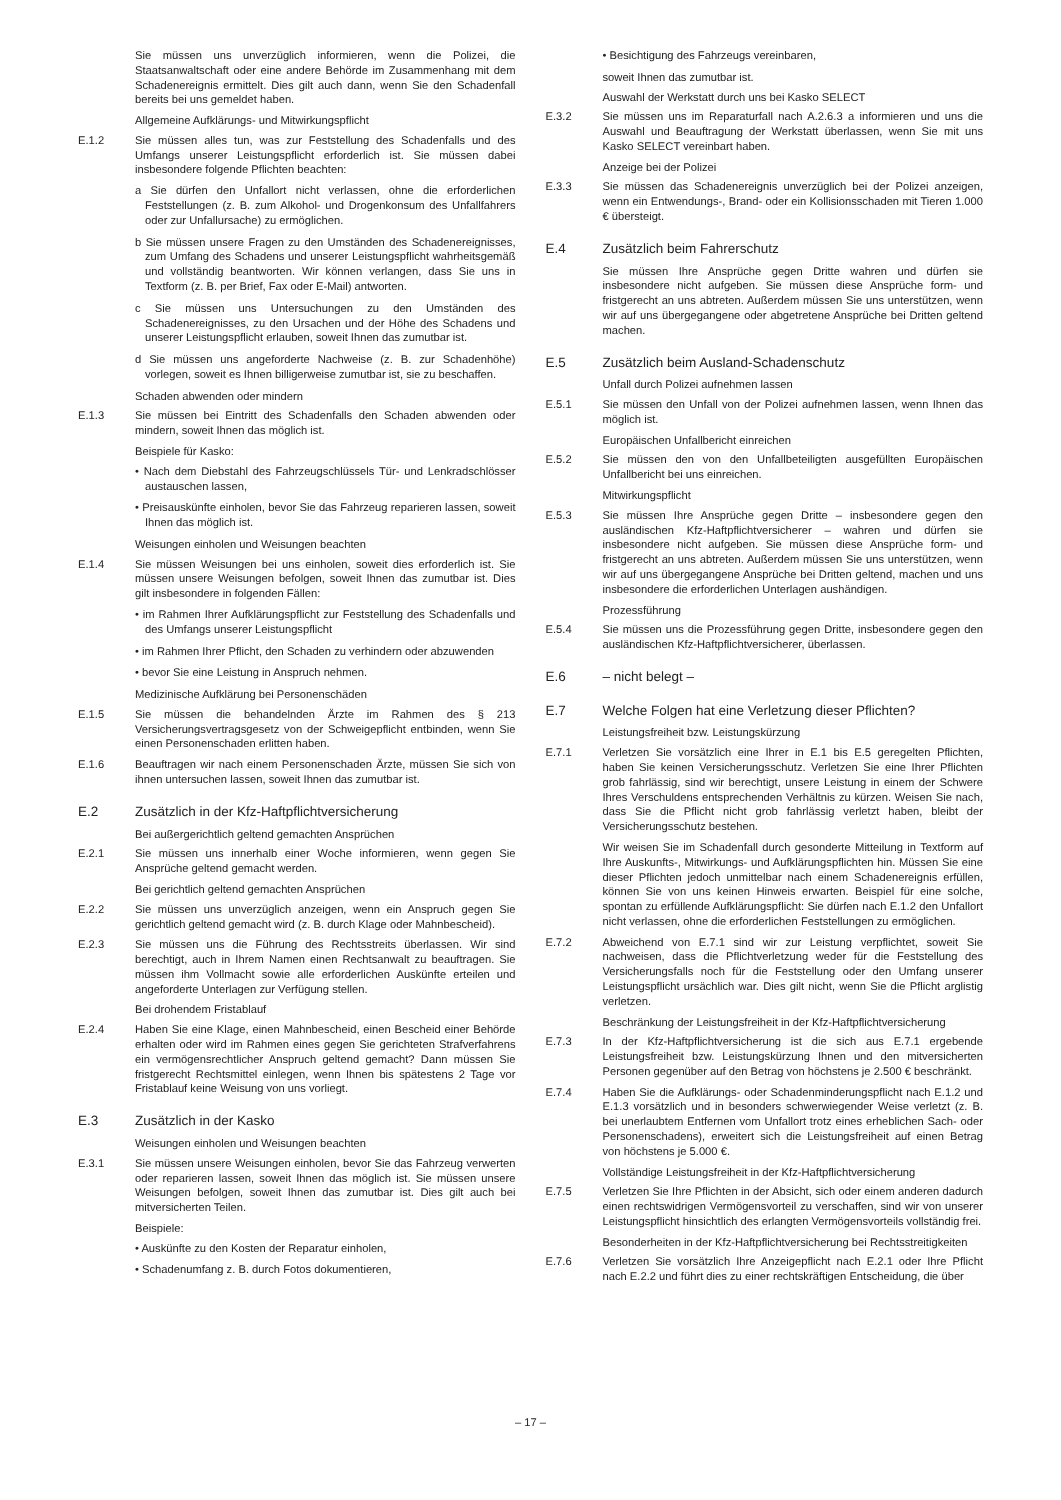Sie müssen uns unverzüglich informieren, wenn die Polizei, die Staatsanwaltschaft oder eine andere Behörde im Zusammenhang mit dem Schadenereignis ermittelt. Dies gilt auch dann, wenn Sie den Schadenfall bereits bei uns gemeldet haben.
Allgemeine Aufklärungs- und Mitwirkungspflicht
E.1.2 Sie müssen alles tun, was zur Feststellung des Schadenfalls und des Umfangs unserer Leistungspflicht erforderlich ist. Sie müssen dabei insbesondere folgende Pflichten beachten:
a Sie dürfen den Unfallort nicht verlassen, ohne die erforderlichen Feststellungen (z. B. zum Alkohol- und Drogenkonsum des Unfallfahrers oder zur Unfallursache) zu ermöglichen.
b Sie müssen unsere Fragen zu den Umständen des Schadenereignisses, zum Umfang des Schadens und unserer Leistungspflicht wahrheitsgemäß und vollständig beantworten. Wir können verlangen, dass Sie uns in Textform (z. B. per Brief, Fax oder E-Mail) antworten.
c Sie müssen uns Untersuchungen zu den Umständen des Schadenereignisses, zu den Ursachen und der Höhe des Schadens und unserer Leistungspflicht erlauben, soweit Ihnen das zumutbar ist.
d Sie müssen uns angeforderte Nachweise (z. B. zur Schadenhöhe) vorlegen, soweit es Ihnen billigerweise zumutbar ist, sie zu beschaffen.
Schaden abwenden oder mindern
E.1.3 Sie müssen bei Eintritt des Schadenfalls den Schaden abwenden oder mindern, soweit Ihnen das möglich ist.
Beispiele für Kasko:
• Nach dem Diebstahl des Fahrzeugschlüssels Tür- und Lenkradschlösser austauschen lassen,
• Preisauskünfte einholen, bevor Sie das Fahrzeug reparieren lassen, soweit Ihnen das möglich ist.
Weisungen einholen und Weisungen beachten
E.1.4 Sie müssen Weisungen bei uns einholen, soweit dies erforderlich ist. Sie müssen unsere Weisungen befolgen, soweit Ihnen das zumutbar ist. Dies gilt insbesondere in folgenden Fällen:
• im Rahmen Ihrer Aufklärungspflicht zur Feststellung des Schadenfalls und des Umfangs unserer Leistungspflicht
• im Rahmen Ihrer Pflicht, den Schaden zu verhindern oder abzuwenden
• bevor Sie eine Leistung in Anspruch nehmen.
Medizinische Aufklärung bei Personenschäden
E.1.5 Sie müssen die behandelnden Ärzte im Rahmen des § 213 Versicherungsvertragsgesetz von der Schweigepflicht entbinden, wenn Sie einen Personenschaden erlitten haben.
E.1.6 Beauftragen wir nach einem Personenschaden Ärzte, müssen Sie sich von ihnen untersuchen lassen, soweit Ihnen das zumutbar ist.
E.2 Zusätzlich in der Kfz-Haftpflichtversicherung
Bei außergerichtlich geltend gemachten Ansprüchen
E.2.1 Sie müssen uns innerhalb einer Woche informieren, wenn gegen Sie Ansprüche geltend gemacht werden.
Bei gerichtlich geltend gemachten Ansprüchen
E.2.2 Sie müssen uns unverzüglich anzeigen, wenn ein Anspruch gegen Sie gerichtlich geltend gemacht wird (z. B. durch Klage oder Mahnbescheid).
E.2.3 Sie müssen uns die Führung des Rechtsstreits überlassen. Wir sind berechtigt, auch in Ihrem Namen einen Rechtsanwalt zu beauftragen. Sie müssen ihm Vollmacht sowie alle erforderlichen Auskünfte erteilen und angeforderte Unterlagen zur Verfügung stellen.
Bei drohendem Fristablauf
E.2.4 Haben Sie eine Klage, einen Mahnbescheid, einen Bescheid einer Behörde erhalten oder wird im Rahmen eines gegen Sie gerichteten Strafverfahrens ein vermögensrechtlicher Anspruch geltend gemacht? Dann müssen Sie fristgerecht Rechtsmittel einlegen, wenn Ihnen bis spätestens 2 Tage vor Fristablauf keine Weisung von uns vorliegt.
E.3 Zusätzlich in der Kasko
Weisungen einholen und Weisungen beachten
E.3.1 Sie müssen unsere Weisungen einholen, bevor Sie das Fahrzeug verwerten oder reparieren lassen, soweit Ihnen das möglich ist. Sie müssen unsere Weisungen befolgen, soweit Ihnen das zumutbar ist. Dies gilt auch bei mitversicherten Teilen.
Beispiele:
• Auskünfte zu den Kosten der Reparatur einholen,
• Schadenumfang z. B. durch Fotos dokumentieren,
• Besichtigung des Fahrzeugs vereinbaren,
soweit Ihnen das zumutbar ist.
Auswahl der Werkstatt durch uns bei Kasko SELECT
E.3.2 Sie müssen uns im Reparaturfall nach A.2.6.3 a informieren und uns die Auswahl und Beauftragung der Werkstatt überlassen, wenn Sie mit uns Kasko SELECT vereinbart haben.
Anzeige bei der Polizei
E.3.3 Sie müssen das Schadenereignis unverzüglich bei der Polizei anzeigen, wenn ein Entwendungs-, Brand- oder ein Kollisionsschaden mit Tieren 1.000 € übersteigt.
E.4 Zusätzlich beim Fahrerschutz
Sie müssen Ihre Ansprüche gegen Dritte wahren und dürfen sie insbesondere nicht aufgeben. Sie müssen diese Ansprüche form- und fristgerecht an uns abtreten. Außerdem müssen Sie uns unterstützen, wenn wir auf uns übergegangene oder abgetretene Ansprüche bei Dritten geltend machen.
E.5 Zusätzlich beim Ausland-Schadenschutz
Unfall durch Polizei aufnehmen lassen
E.5.1 Sie müssen den Unfall von der Polizei aufnehmen lassen, wenn Ihnen das möglich ist.
Europäischen Unfallbericht einreichen
E.5.2 Sie müssen den von den Unfallbeteiligten ausgefüllten Europäischen Unfallbericht bei uns einreichen.
Mitwirkungspflicht
E.5.3 Sie müssen Ihre Ansprüche gegen Dritte – insbesondere gegen den ausländischen Kfz-Haftpflichtversicherer – wahren und dürfen sie insbesondere nicht aufgeben. Sie müssen diese Ansprüche form- und fristgerecht an uns abtreten. Außerdem müssen Sie uns unterstützen, wenn wir auf uns übergegangene Ansprüche bei Dritten geltend, machen und uns insbesondere die erforderlichen Unterlagen aushändigen.
Prozessführung
E.5.4 Sie müssen uns die Prozessführung gegen Dritte, insbesondere gegen den ausländischen Kfz-Haftpflichtversicherer, überlassen.
E.6 – nicht belegt –
E.7 Welche Folgen hat eine Verletzung dieser Pflichten?
Leistungsfreiheit bzw. Leistungskürzung
E.7.1 Verletzen Sie vorsätzlich eine Ihrer in E.1 bis E.5 geregelten Pflichten, haben Sie keinen Versicherungsschutz. Verletzen Sie eine Ihrer Pflichten grob fahrlässig, sind wir berechtigt, unsere Leistung in einem der Schwere Ihres Verschuldens entsprechenden Verhältnis zu kürzen. Weisen Sie nach, dass Sie die Pflicht nicht grob fahrlässig verletzt haben, bleibt der Versicherungsschutz bestehen.
Wir weisen Sie im Schadenfall durch gesonderte Mitteilung in Textform auf Ihre Auskunfts-, Mitwirkungs- und Aufklärungspflichten hin. Müssen Sie eine dieser Pflichten jedoch unmittelbar nach einem Schadenereignis erfüllen, können Sie von uns keinen Hinweis erwarten. Beispiel für eine solche, spontan zu erfüllende Aufklärungspflicht: Sie dürfen nach E.1.2 den Unfallort nicht verlassen, ohne die erforderlichen Feststellungen zu ermöglichen.
E.7.2 Abweichend von E.7.1 sind wir zur Leistung verpflichtet, soweit Sie nachweisen, dass die Pflichtverletzung weder für die Feststellung des Versicherungsfalls noch für die Feststellung oder den Umfang unserer Leistungspflicht ursächlich war. Dies gilt nicht, wenn Sie die Pflicht arglistig verletzen.
Beschränkung der Leistungsfreiheit in der Kfz-Haftpflichtversicherung
E.7.3 In der Kfz-Haftpflichtversicherung ist die sich aus E.7.1 ergebende Leistungsfreiheit bzw. Leistungskürzung Ihnen und den mitversicherten Personen gegenüber auf den Betrag von höchstens je 2.500 € beschränkt.
E.7.4 Haben Sie die Aufklärungs- oder Schadenminderungspflicht nach E.1.2 und E.1.3 vorsätzlich und in besonders schwerwiegender Weise verletzt (z. B. bei unerlaubtem Entfernen vom Unfallort trotz eines erheblichen Sach- oder Personenschadens), erweitert sich die Leistungsfreiheit auf einen Betrag von höchstens je 5.000 €.
Vollständige Leistungsfreiheit in der Kfz-Haftpflichtversicherung
E.7.5 Verletzen Sie Ihre Pflichten in der Absicht, sich oder einem anderen dadurch einen rechtswidrigen Vermögensvorteil zu verschaffen, sind wir von unserer Leistungspflicht hinsichtlich des erlangten Vermögensvorteils vollständig frei.
Besonderheiten in der Kfz-Haftpflichtversicherung bei Rechtsstreitigkeiten
E.7.6 Verletzen Sie vorsätzlich Ihre Anzeigepflicht nach E.2.1 oder Ihre Pflicht nach E.2.2 und führt dies zu einer rechtskräftigen Entscheidung, die über
– 17 –